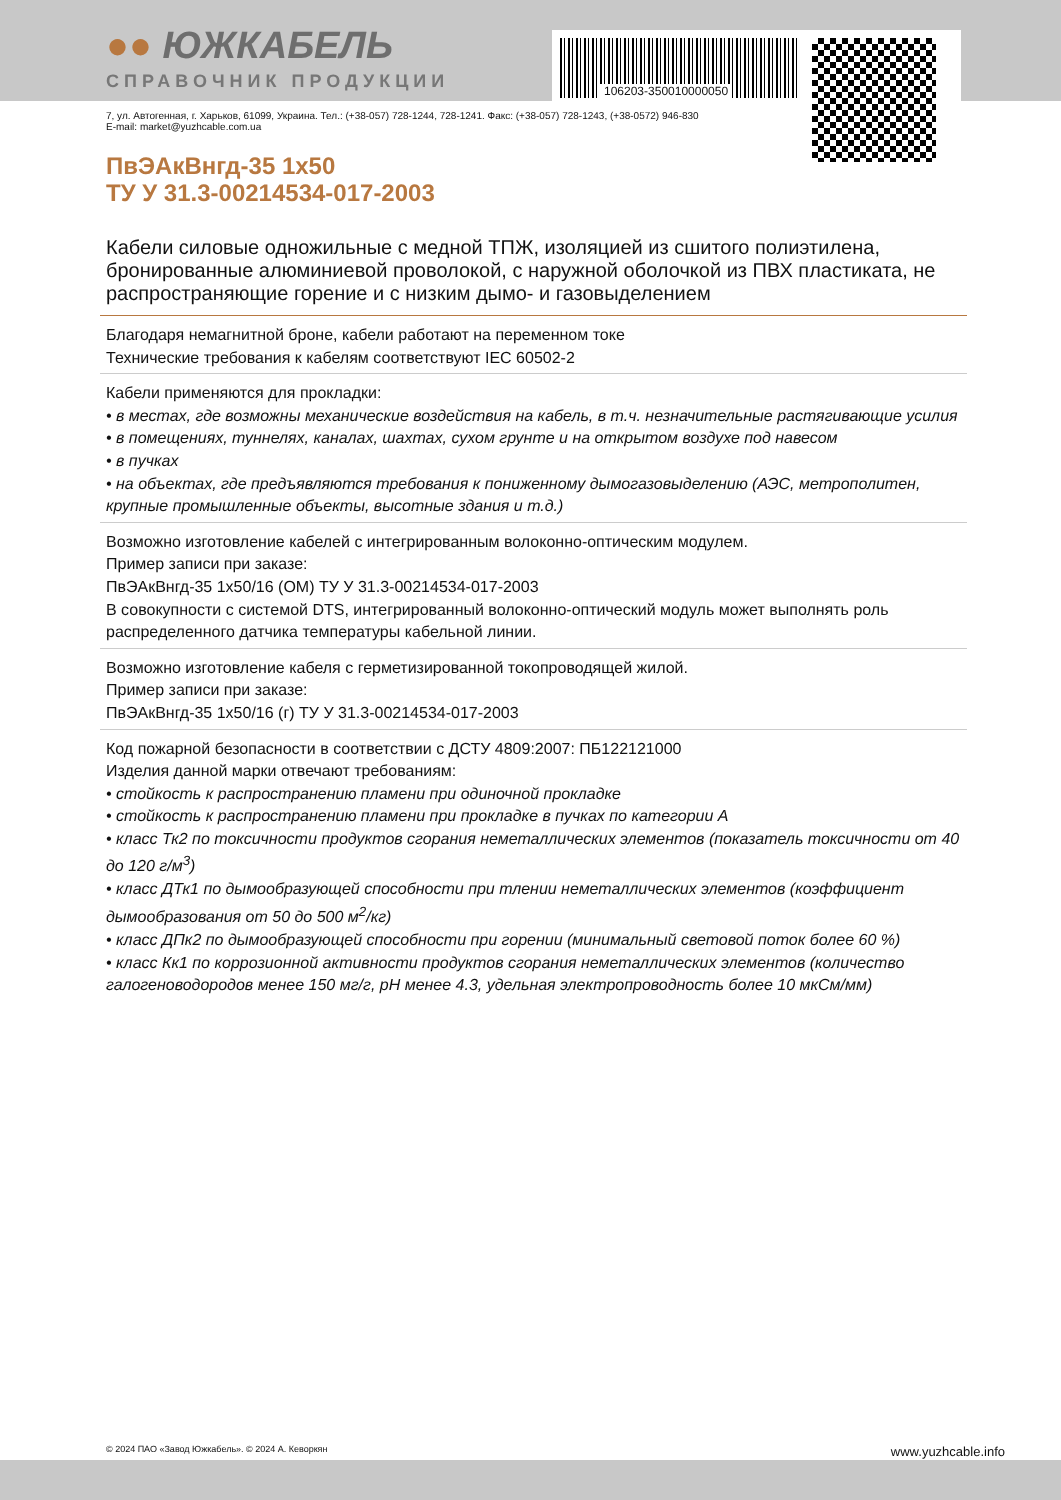●● ЮЖКАБЕЛЬ
СПРАВОЧНИК ПРОДУКЦИИ
106203-350010000050
7, ул. Автогенная, г. Харьков, 61099, Украина. Тел.: (+38-057) 728-1244, 728-1241. Факс: (+38-057) 728-1243, (+38-0572) 946-830
E-mail: market@yuzhcable.com.ua
ПвЭАкВнгд-35 1x50
ТУ У 31.3-00214534-017-2003
Кабели силовые одножильные с медной ТПЖ, изоляцией из сшитого полиэтилена, бронированные алюминиевой проволокой, с наружной оболочкой из ПВХ пластиката, не распространяющие горение и с низким дымо- и газовыделением
Благодаря немагнитной броне, кабели работают на переменном токе
Технические требования к кабелям соответствуют IEC 60502-2
Кабели применяются для прокладки:
• в местах, где возможны механические воздействия на кабель, в т.ч. незначительные растягивающие усилия
• в помещениях, туннелях, каналах, шахтах, сухом грунте и на открытом воздухе под навесом
• в пучках
• на объектах, где предъявляются требования к пониженному дымогазовыделению (АЭС, метрополитен, крупные промышленные объекты, высотные здания и т.д.)
Возможно изготовление кабелей с интегрированным волоконно-оптическим модулем.
Пример записи при заказе:
ПвЭАкВнгд-35 1x50/16 (ОМ) ТУ У 31.3-00214534-017-2003
В совокупности с системой DTS, интегрированный волоконно-оптический модуль может выполнять роль распределенного датчика температуры кабельной линии.
Возможно изготовление кабеля с герметизированной токопроводящей жилой.
Пример записи при заказе:
ПвЭАкВнгд-35 1x50/16 (г) ТУ У 31.3-00214534-017-2003
Код пожарной безопасности в соответствии с ДСТУ 4809:2007: ПБ122121000
Изделия данной марки отвечают требованиям:
• стойкость к распространению пламени при одиночной прокладке
• стойкость к распространению пламени при прокладке в пучках по категории А
• класс Тк2 по токсичности продуктов сгорания неметаллических элементов (показатель токсичности от 40 до 120 г/м<sup>3</sup>)
• класс ДТк1 по дымообразующей способности при тлении неметаллических элементов (коэффициент дымообразования от 50 до 500 м<sup>2</sup>/кг)
• класс ДПк2 по дымообразующей способности при горении (минимальный световой поток более 60 %)
• класс Кк1 по коррозионной активности продуктов сгорания неметаллических элементов (количество галогеноводородов менее 150 мг/г, pH менее 4.3, удельная электропроводность более 10 мкСм/мм)
© 2024 ПАО «Завод Южкабель». © 2024 А. Кеворкян www.yuzhcable.info